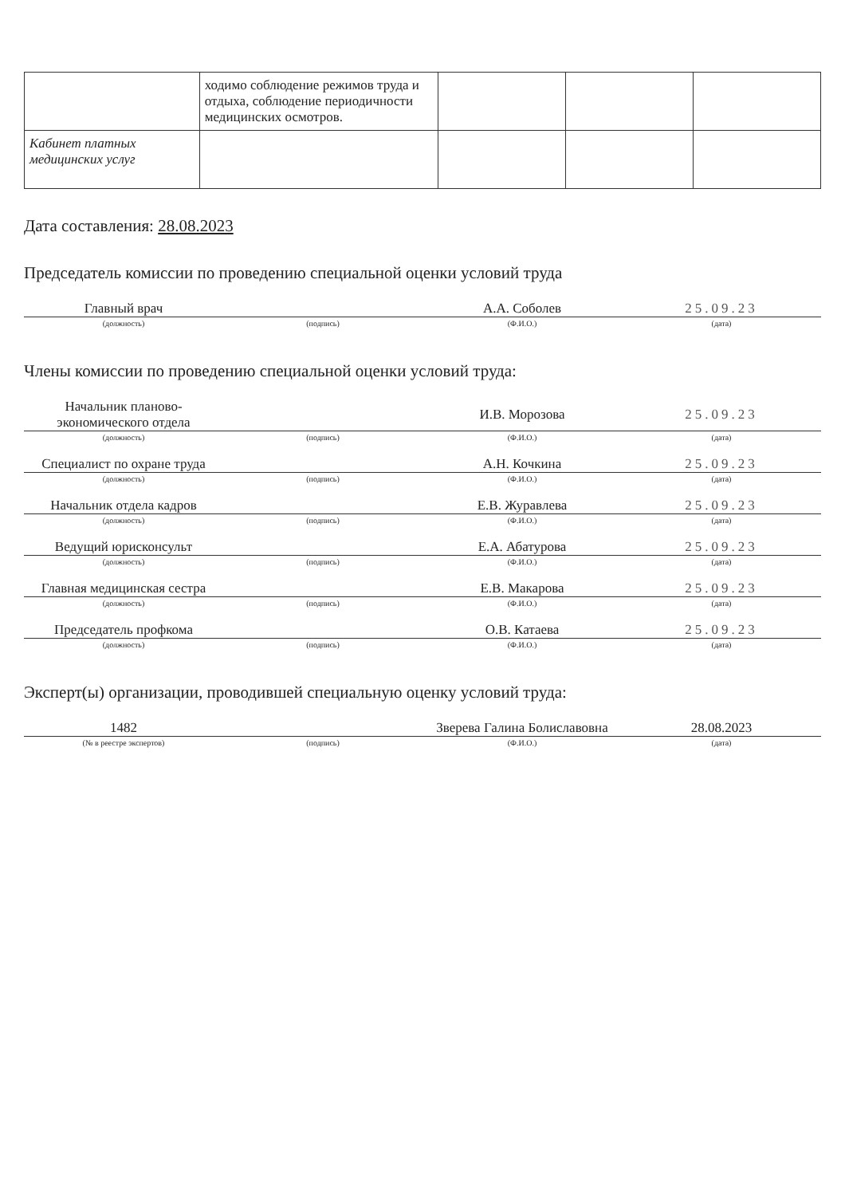| | ходимо соблюдение режимов труда и отдыха, соблюдение периодичности медицинских осмотров. | | | |
| Кабинет платных медицинских услуг | | | | |
Дата составления: 28.08.2023
Председатель комиссии по проведению специальной оценки условий труда
| Главный врач | | А.А. Соболев | 25.09.23 |
| (должность) | (подпись) | (Ф.И.О.) | (дата) |
Члены комиссии по проведению специальной оценки условий труда:
| Начальник планово-экономического отдела | | И.В. Морозова | 25.09.23 |
| (должность) | (подпись) | (Ф.И.О.) | (дата) |
| Специалист по охране труда | | А.Н. Кочкина | 25.09.23 |
| (должность) | (подпись) | (Ф.И.О.) | (дата) |
| Начальник отдела кадров | | Е.В. Журавлева | 25.09.23 |
| (должность) | (подпись) | (Ф.И.О.) | (дата) |
| Ведущий юрисконсульт | | Е.А. Абатурова | 25.09.23 |
| (должность) | (подпись) | (Ф.И.О.) | (дата) |
| Главная медицинская сестра | | Е.В. Макарова | 25.09.23 |
| (должность) | (подпись) | (Ф.И.О.) | (дата) |
| Председатель профкома | | О.В. Катаева | 25.09.23 |
| (должность) | (подпись) | (Ф.И.О.) | (дата) |
Эксперт(ы) организации, проводившей специальную оценку условий труда:
| 1482 | | Зверева Галина Болиславовна | 28.08.2023 |
| (№ в реестре экспертов) | (подпись) | (Ф.И.О.) | (дата) |